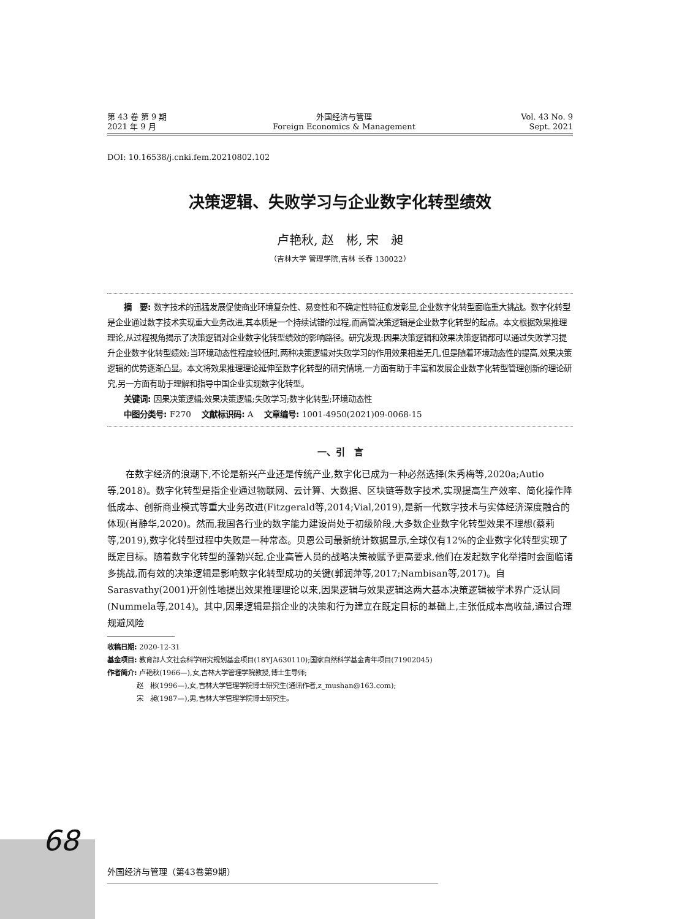第 43 卷 第 9 期
2021 年 9 月
外国经济与管理
Foreign Economics & Management
Vol. 43 No. 9
Sept. 2021
DOI: 10.16538/j.cnki.fem.20210802.102
决策逻辑、失败学习与企业数字化转型绩效
卢艳秋, 赵　彬, 宋　昶
（吉林大学 管理学院,吉林 长春 130022）
摘　要: 数字技术的迅猛发展促使商业环境复杂性、易变性和不确定性特征愈发彰显,企业数字化转型面临重大挑战。数字化转型是企业通过数字技术实现重大业务改进,其本质是一个持续试错的过程,而高管决策逻辑是企业数字化转型的起点。本文根据效果推理理论,从过程视角揭示了决策逻辑对企业数字化转型绩效的影响路径。研究发现:因果决策逻辑和效果决策逻辑都可以通过失败学习提升企业数字化转型绩效;当环境动态性程度较低时,两种决策逻辑对失败学习的作用效果相差无几,但是随着环境动态性的提高,效果决策逻辑的优势逐渐凸显。本文将效果推理理论延伸至数字化转型的研究情境,一方面有助于丰富和发展企业数字化转型管理创新的理论研究,另一方面有助于理解和指导中国企业实现数字化转型。
关键词: 因果决策逻辑;效果决策逻辑;失败学习;数字化转型;环境动态性
中图分类号: F270　 文献标识码: A　 文章编号: 1001-4950(2021)09-0068-15
一、引　言
在数字经济的浪潮下,不论是新兴产业还是传统产业,数字化已成为一种必然选择(朱秀梅等,2020a;Autio等,2018)。数字化转型是指企业通过物联网、云计算、大数据、区块链等数字技术,实现提高生产效率、简化操作降低成本、创新商业模式等重大业务改进(Fitzgerald等,2014;Vial,2019),是新一代数字技术与实体经济深度融合的体现(肖静华,2020)。然而,我国各行业的数字能力建设尚处于初级阶段,大多数企业数字化转型效果不理想(蔡莉等,2019),数字化转型过程中失败是一种常态。贝恩公司最新统计数据显示,全球仅有12%的企业数字化转型实现了既定目标。随着数字化转型的蓬勃兴起,企业高管人员的战略决策被赋予更高要求,他们在发起数字化举措时会面临诸多挑战,而有效的决策逻辑是影响数字化转型成功的关键(郭润萍等,2017;Nambisan等,2017)。自Sarasvathy(2001)开创性地提出效果推理理论以来,因果逻辑与效果逻辑这两大基本决策逻辑被学术界广泛认同(Nummela等,2014)。其中,因果逻辑是指企业的决策和行为建立在既定目标的基础上,主张低成本高收益,通过合理规避风险
收稿日期: 2020-12-31
基金项目: 教育部人文社会科学研究规划基金项目(18YJA630110);国家自然科学基金青年项目(71902045)
作者简介: 卢艳秋(1966—),女,吉林大学管理学院教授,博士生导师;
　　　　 赵　彬(1996—),女,吉林大学管理学院博士研究生(通讯作者,z_mushan@163.com);
　　　　 宋　昶(1987—),男,吉林大学管理学院博士研究生。
68
外国经济与管理（第43卷第9期）